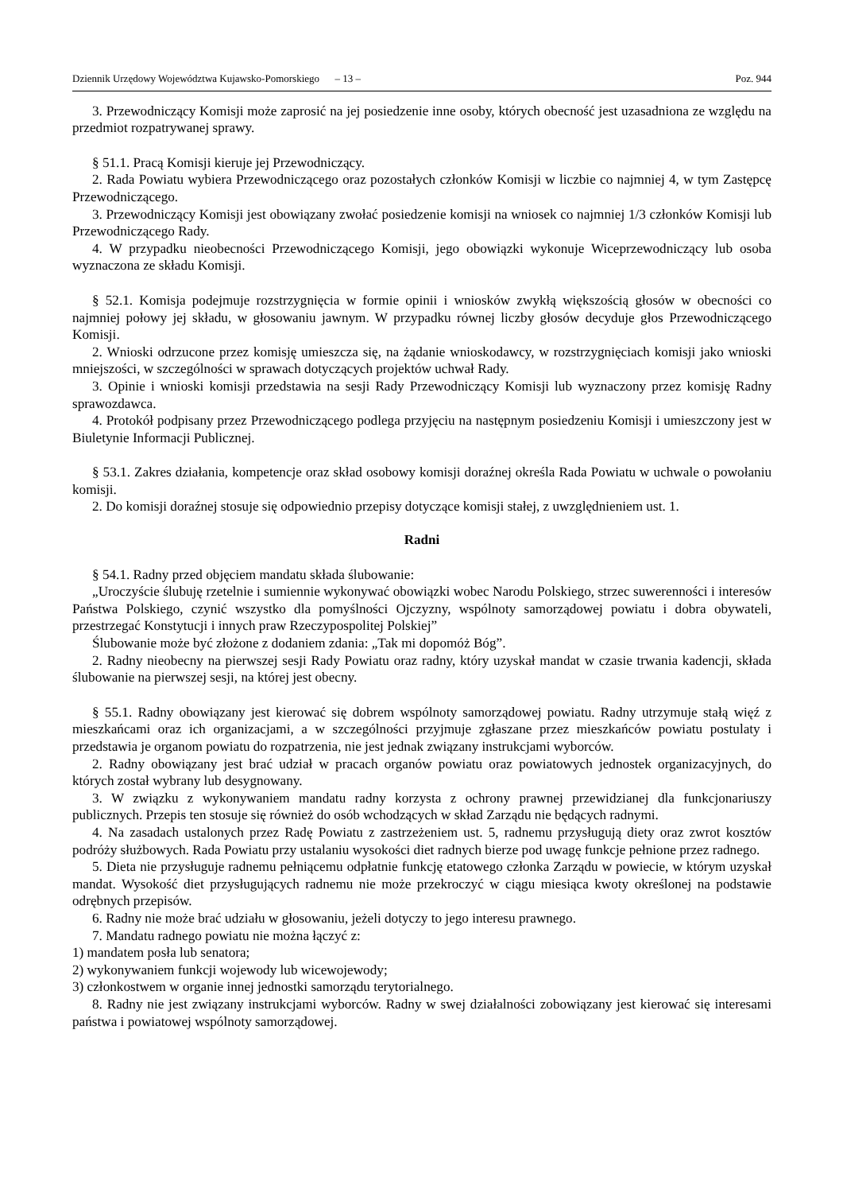Dziennik Urzędowy Województwa Kujawsko-Pomorskiego – 13 – Poz. 944
3. Przewodniczący Komisji może zaprosić na jej posiedzenie inne osoby, których obecność jest uzasadniona ze względu na przedmiot rozpatrywanej sprawy.
§ 51.1. Pracą Komisji kieruje jej Przewodniczący.
2. Rada Powiatu wybiera Przewodniczącego oraz pozostałych członków Komisji w liczbie co najmniej 4, w tym Zastępcę Przewodniczącego.
3. Przewodniczący Komisji jest obowiązany zwołać posiedzenie komisji na wniosek co najmniej 1/3 członków Komisji lub Przewodniczącego Rady.
4. W przypadku nieobecności Przewodniczącego Komisji, jego obowiązki wykonuje Wiceprzewodniczący lub osoba wyznaczona ze składu Komisji.
§ 52.1. Komisja podejmuje rozstrzygnięcia w formie opinii i wniosków zwykłą większością głosów w obecności co najmniej połowy jej składu, w głosowaniu jawnym. W przypadku równej liczby głosów decyduje głos Przewodniczącego Komisji.
2. Wnioski odrzucone przez komisję umieszcza się, na żądanie wnioskodawcy, w rozstrzygnięciach komisji jako wnioski mniejszości, w szczególności w sprawach dotyczących projektów uchwał Rady.
3. Opinie i wnioski komisji przedstawia na sesji Rady Przewodniczący Komisji lub wyznaczony przez komisję Radny sprawozdawca.
4. Protokół podpisany przez Przewodniczącego podlega przyjęciu na następnym posiedzeniu Komisji i umieszczony jest w Biuletynie Informacji Publicznej.
§ 53.1. Zakres działania, kompetencje oraz skład osobowy komisji doraźnej określa Rada Powiatu w uchwale o powołaniu komisji.
2. Do komisji doraźnej stosuje się odpowiednio przepisy dotyczące komisji stałej, z uwzględnieniem ust. 1.
Radni
§ 54.1. Radny przed objęciem mandatu składa ślubowanie:
„Uroczyście ślubuję rzetelnie i sumiennie wykonywać obowiązki wobec Narodu Polskiego, strzec suwerenności i interesów Państwa Polskiego, czynić wszystko dla pomyślności Ojczyzny, wspólnoty samorządowej powiatu i dobra obywateli, przestrzegać Konstytucji i innych praw Rzeczypospolitej Polskiej”
Ślubowanie może być złożone z dodaniem zdania: „Tak mi dopomóż Bóg”.
2. Radny nieobecny na pierwszej sesji Rady Powiatu oraz radny, który uzyskał mandat w czasie trwania kadencji, składa ślubowanie na pierwszej sesji, na której jest obecny.
§ 55.1. Radny obowiązany jest kierować się dobrem wspólnoty samorządowej powiatu. Radny utrzymuje stałą więź z mieszkańcami oraz ich organizacjami, a w szczególności przyjmuje zgłaszane przez mieszkańców powiatu postulaty i przedstawia je organom powiatu do rozpatrzenia, nie jest jednak związany instrukcjami wyborców.
2. Radny obowiązany jest brać udział w pracach organów powiatu oraz powiatowych jednostek organizacyjnych, do których został wybrany lub desygnowany.
3. W związku z wykonywaniem mandatu radny korzysta z ochrony prawnej przewidzianej dla funkcjonariuszy publicznych. Przepis ten stosuje się również do osób wchodzących w skład Zarządu nie będących radnymi.
4. Na zasadach ustalonych przez Radę Powiatu z zastrzeżeniem ust. 5, radnemu przysługują diety oraz zwrot kosztów podróży służbowych. Rada Powiatu przy ustalaniu wysokości diet radnych bierze pod uwagę funkcje pełnione przez radnego.
5. Dieta nie przysługuje radnemu pełniącemu odpłatnie funkcję etatowego członka Zarządu w powiecie, w którym uzyskał mandat. Wysokość diet przysługujących radnemu nie może przekroczyć w ciągu miesiąca kwoty określonej na podstawie odrębnych przepisów.
6. Radny nie może brać udziału w głosowaniu, jeżeli dotyczy to jego interesu prawnego.
7. Mandatu radnego powiatu nie można łączyć z:
1) mandatem posła lub senatora;
2) wykonywaniem funkcji wojewody lub wicewojewody;
3) członkostwem w organie innej jednostki samorządu terytorialnego.
8. Radny nie jest związany instrukcjami wyborców. Radny w swej działalności zobowiązany jest kierować się interesami państwa i powiatowej wspólnoty samorządowej.